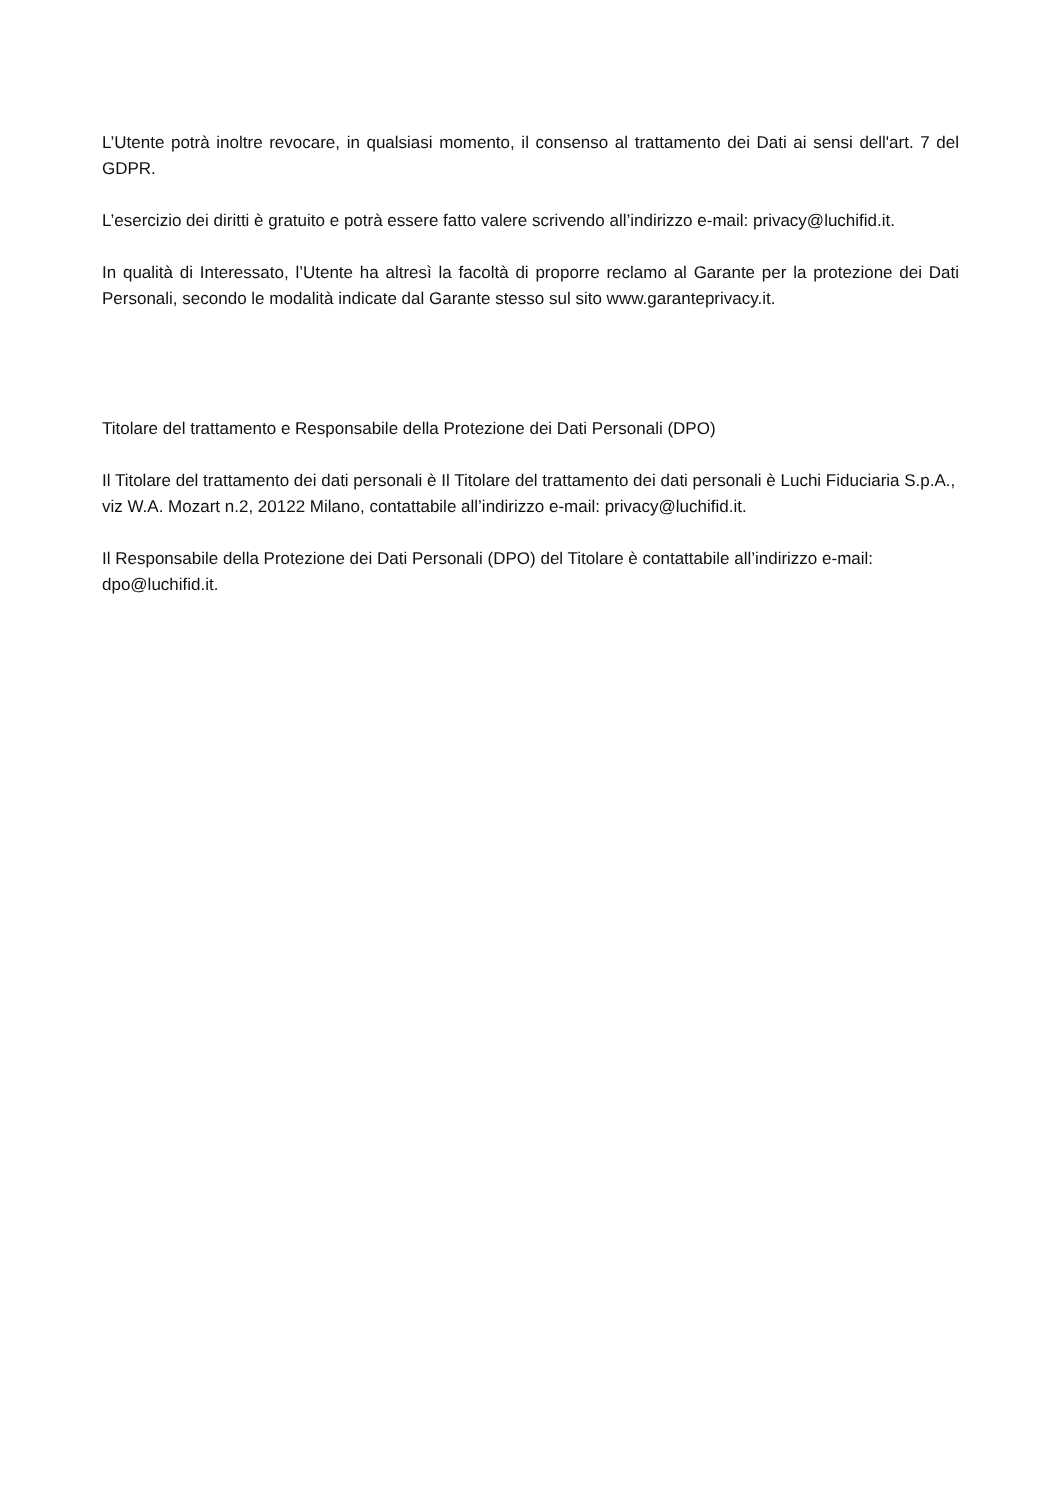L’Utente potrà inoltre revocare, in qualsiasi momento, il consenso al trattamento dei Dati ai sensi dell'art. 7 del GDPR.
L’esercizio dei diritti è gratuito e potrà essere fatto valere scrivendo all’indirizzo e-mail: privacy@luchifid.it.
In qualità di Interessato, l’Utente ha altresì la facoltà di proporre reclamo al Garante per la protezione dei Dati Personali, secondo le modalità indicate dal Garante stesso sul sito www.garanteprivacy.it.
Titolare del trattamento e Responsabile della Protezione dei Dati Personali (DPO)
Il Titolare del trattamento dei dati personali è Il Titolare del trattamento dei dati personali è Luchi Fiduciaria S.p.A., viz W.A. Mozart n.2, 20122 Milano, contattabile all’indirizzo e-mail: privacy@luchifid.it.
Il Responsabile della Protezione dei Dati Personali (DPO) del Titolare è contattabile all’indirizzo e-mail: dpo@luchifid.it.